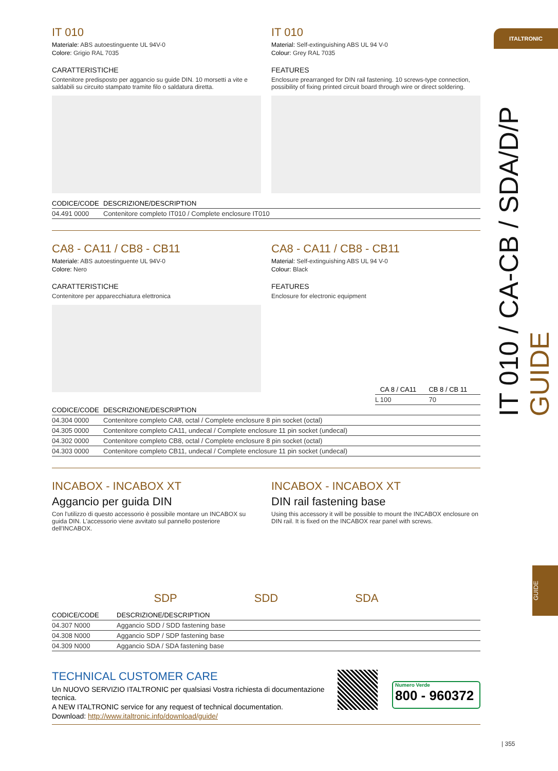ITALTRONIC
IT 010 / CA-CB / SDA/D/P GUIDE
GUIDE
IT 010
Materiale: ABS autoestinguente UL 94V-0
Colore: Grigio RAL 7035
CARATTERISTICHE
Contenitore predisposto per aggancio su guide DIN. 10 morsetti a vite e saldabili su circuito stampato tramite filo o saldatura diretta.
IT 010
Material: Self-extinguishing ABS UL 94 V-0
Colour: Grey RAL 7035
FEATURES
Enclosure prearranged for DIN rail fastening. 10 screws-type connection, possibility of fixing printed circuit board through wire or direct soldering.
| CODICE/CODE | DESCRIZIONE/DESCRIPTION |
| --- | --- |
| 04.491 0000 | Contenitore completo IT010 / Complete enclosure IT010 |
CA8 - CA11 / CB8 - CB11
Materiale: ABS autoestinguente UL 94V-0
Colore: Nero
CARATTERISTICHE
Contenitore per apparecchiatura elettronica
CA8 - CA11 / CB8 - CB11
Material: Self-extinguishing ABS UL 94 V-0
Colour: Black
FEATURES
Enclosure for electronic equipment
| | CA 8 / CA11 | CB 8 / CB 11 |
| --- | --- | --- |
| L | 100 | 70 |
| CODICE/CODE | DESCRIZIONE/DESCRIPTION |
| --- | --- |
| 04.304 0000 | Contenitore completo CA8, octal / Complete enclosure 8 pin socket (octal) |
| 04.305 0000 | Contenitore completo CA11, undecal / Complete enclosure 11 pin socket (undecal) |
| 04.302 0000 | Contenitore completo CB8, octal / Complete enclosure 8 pin socket (octal) |
| 04.303 0000 | Contenitore completo CB11, undecal / Complete enclosure 11 pin socket (undecal) |
INCABOX - INCABOX XT
Aggancio per guida DIN
Con l'utilizzo di questo accessorio è possibile montare un INCABOX su guida DIN. L'accessorio viene avvitato sul pannello posteriore dell'INCABOX.
INCABOX - INCABOX XT
DIN rail fastening base
Using this accessory it will be possible to mount the INCABOX enclosure on DIN rail. It is fixed on the INCABOX rear panel with screws.
SDP SDD SDA
| CODICE/CODE | DESCRIZIONE/DESCRIPTION |
| --- | --- |
| 04.307 N000 | Aggancio SDD / SDD fastening base |
| 04.308 N000 | Aggancio SDP / SDP fastening base |
| 04.309 N000 | Aggancio SDA / SDA fastening base |
TECHNICAL CUSTOMER CARE
Un NUOVO SERVIZIO ITALTRONIC per qualsiasi Vostra richiesta di documentazione tecnica.
A NEW ITALTRONIC service for any request of technical documentation.
Download: http://www.italtronic.info/download/guide/
Numero Verde
800 - 960372
| 355